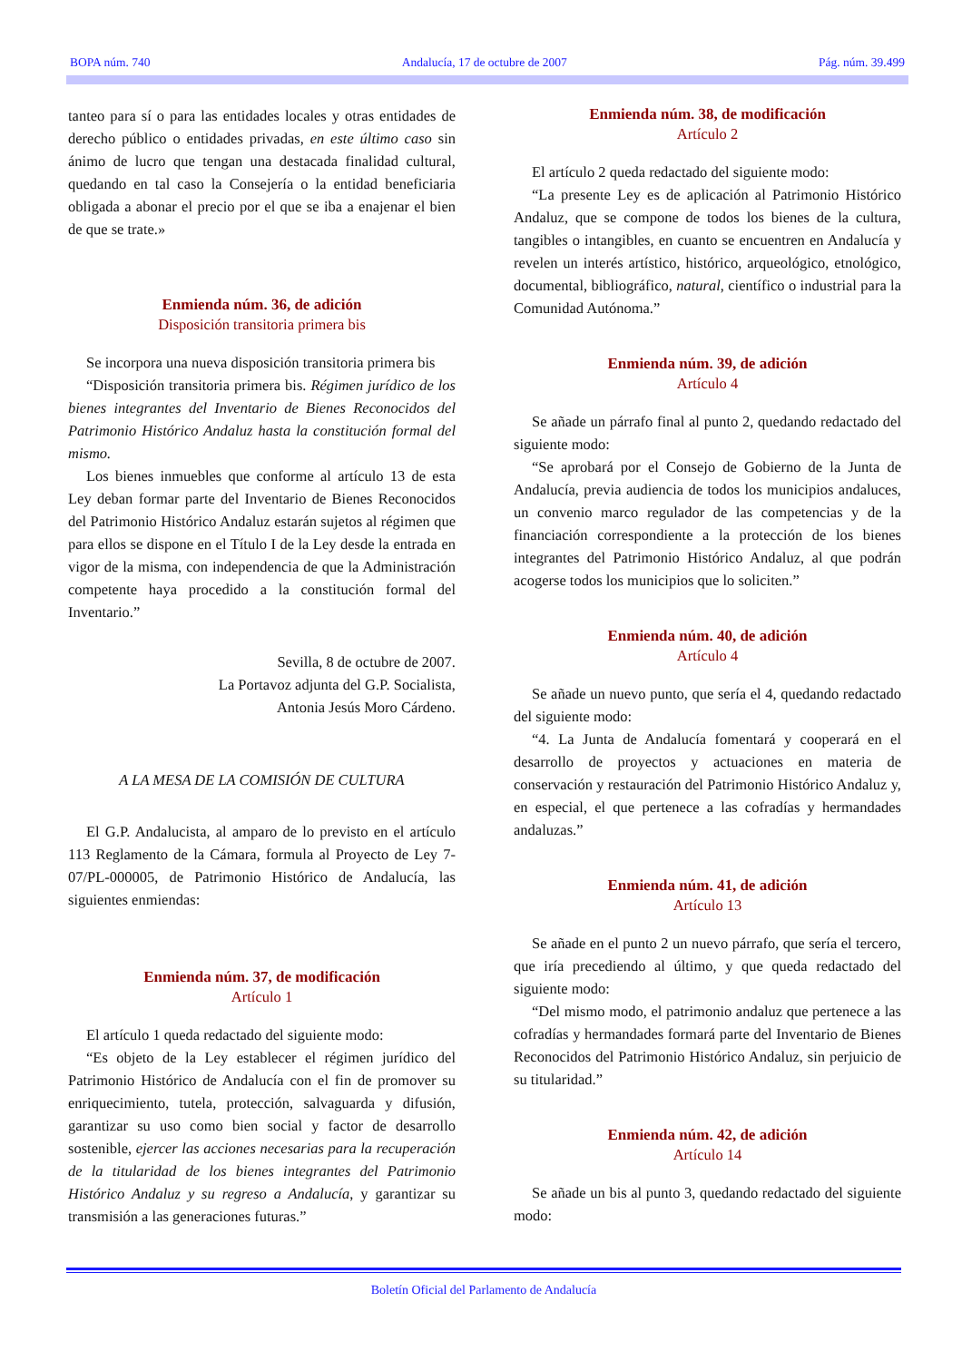BOPA núm. 740 Andalucía, 17 de octubre de 2007 Pág. núm. 39.499
tanteo para sí o para las entidades locales y otras entidades de derecho público o entidades privadas, en este último caso sin ánimo de lucro que tengan una destacada finalidad cultural, quedando en tal caso la Consejería o la entidad beneficiaria obligada a abonar el precio por el que se iba a enajenar el bien de que se trate.»
Enmienda núm. 36, de adición
Disposición transitoria primera bis
Se incorpora una nueva disposición transitoria primera bis
“Disposición transitoria primera bis. Régimen jurídico de los bienes integrantes del Inventario de Bienes Reconocidos del Patrimonio Histórico Andaluz hasta la constitución formal del mismo.
Los bienes inmuebles que conforme al artículo 13 de esta Ley deban formar parte del Inventario de Bienes Reconocidos del Patrimonio Histórico Andaluz estarán sujetos al régimen que para ellos se dispone en el Título I de la Ley desde la entrada en vigor de la misma, con independencia de que la Administración competente haya procedido a la constitución formal del Inventario.”
Sevilla, 8 de octubre de 2007.
La Portavoz adjunta del G.P. Socialista,
Antonia Jesús Moro Cárdeno.
A LA MESA DE LA COMISIÓN DE CULTURA
El G.P. Andalucista, al amparo de lo previsto en el artículo 113 Reglamento de la Cámara, formula al Proyecto de Ley 7-07/PL-000005, de Patrimonio Histórico de Andalucía, las siguientes enmiendas:
Enmienda núm. 37, de modificación
Artículo 1
El artículo 1 queda redactado del siguiente modo:
“Es objeto de la Ley establecer el régimen jurídico del Patrimonio Histórico de Andalucía con el fin de promover su enriquecimiento, tutela, protección, salvaguarda y difusión, garantizar su uso como bien social y factor de desarrollo sostenible, ejercer las acciones necesarias para la recuperación de la titularidad de los bienes integrantes del Patrimonio Histórico Andaluz y su regreso a Andalucía, y garantizar su transmisión a las generaciones futuras.”
Enmienda núm. 38, de modificación
Artículo 2
El artículo 2 queda redactado del siguiente modo:
“La presente Ley es de aplicación al Patrimonio Histórico Andaluz, que se compone de todos los bienes de la cultura, tangibles o intangibles, en cuanto se encuentren en Andalucía y revelen un interés artístico, histórico, arqueológico, etnológico, documental, bibliográfico, natural, científico o industrial para la Comunidad Autónoma.”
Enmienda núm. 39, de adición
Artículo 4
Se añade un párrafo final al punto 2, quedando redactado del siguiente modo:
“Se aprobará por el Consejo de Gobierno de la Junta de Andalucía, previa audiencia de todos los municipios andaluces, un convenio marco regulador de las competencias y de la financiación correspondiente a la protección de los bienes integrantes del Patrimonio Histórico Andaluz, al que podrán acogerse todos los municipios que lo soliciten.”
Enmienda núm. 40, de adición
Artículo 4
Se añade un nuevo punto, que sería el 4, quedando redactado del siguiente modo:
“4. La Junta de Andalucía fomentará y cooperará en el desarrollo de proyectos y actuaciones en materia de conservación y restauración del Patrimonio Histórico Andaluz y, en especial, el que pertenece a las cofradías y hermandades andaluzas.”
Enmienda núm. 41, de adición
Artículo 13
Se añade en el punto 2 un nuevo párrafo, que sería el tercero, que iría precediendo al último, y que queda redactado del siguiente modo:
“Del mismo modo, el patrimonio andaluz que pertenece a las cofradías y hermandades formará parte del Inventario de Bienes Reconocidos del Patrimonio Histórico Andaluz, sin perjuicio de su titularidad.”
Enmienda núm. 42, de adición
Artículo 14
Se añade un bis al punto 3, quedando redactado del siguiente modo:
Boletín Oficial del Parlamento de Andalucía